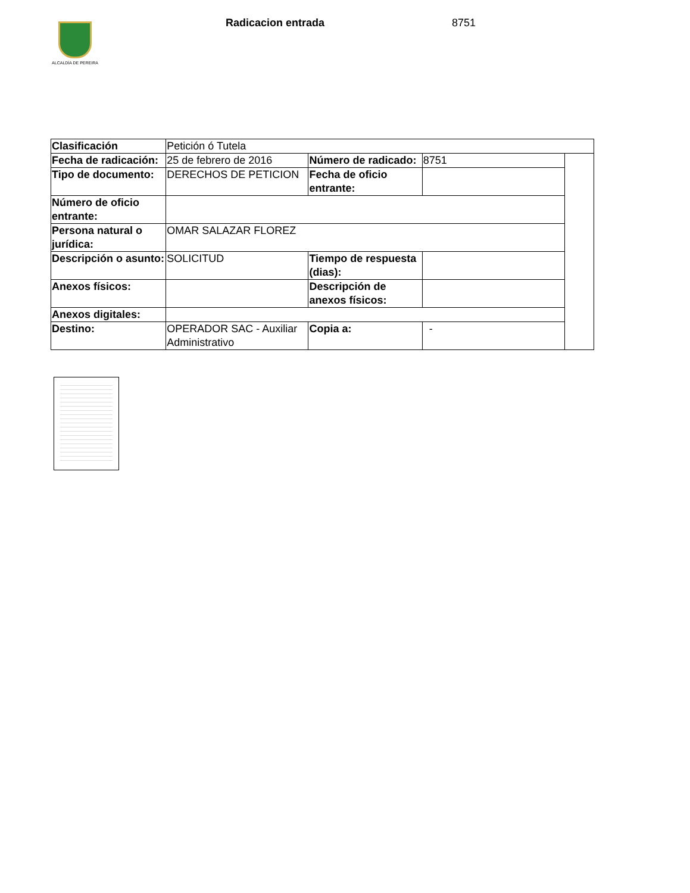ALCALDÍA DE PEREIRA
Radicacion entrada 8751
| Clasificación | Petición ó Tutela | | | |
| Fecha de radicación: | 25 de febrero de 2016 | Número de radicado: | 8751 | |
| Tipo de documento: | DERECHOS DE PETICION | Fecha de oficio entrante: | | |
| Número de oficio entrante: | | | | |
| Persona natural o jurídica: | OMAR SALAZAR FLOREZ | | | |
| Descripción o asunto: | SOLICITUD | Tiempo de respuesta (dias): | | |
| Anexos físicos: | | Descripción de anexos físicos: | | |
| Anexos digitales: | | | | |
| Destino: | OPERADOR SAC - Auxiliar Administrativo | Copia a: | - | |